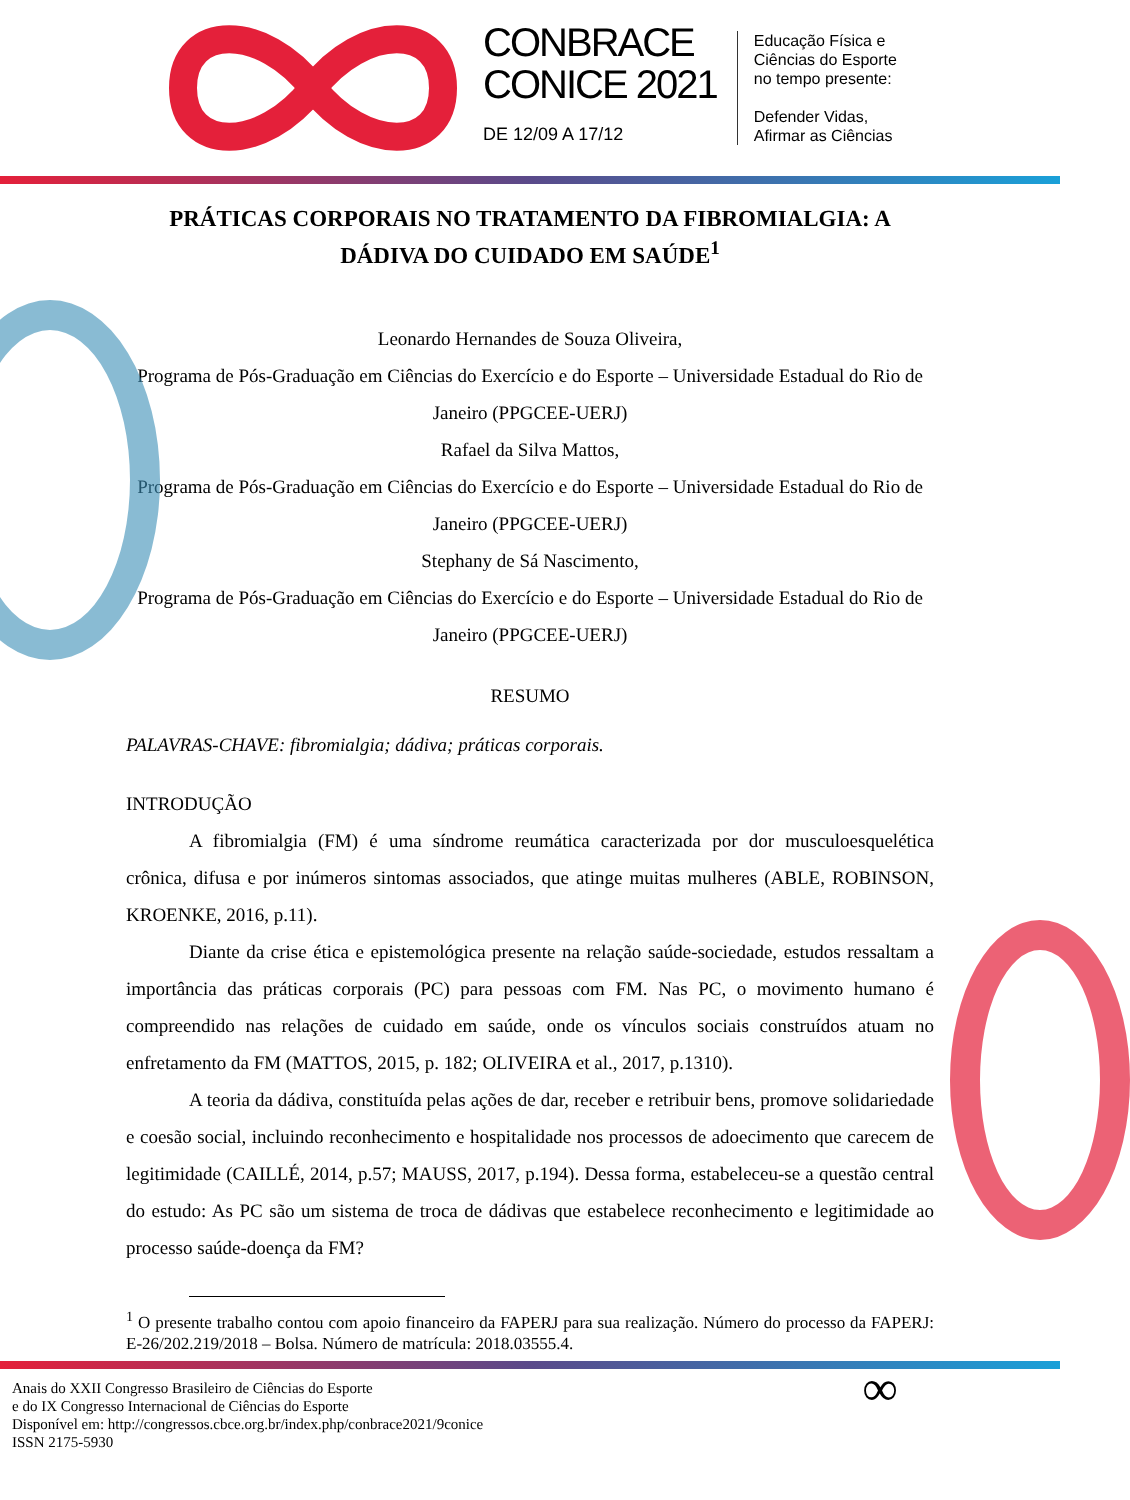CONBRACE
CONICE 2021
DE 12/09 A 17/12
Educação Física e
Ciências do Esporte
no tempo presente:
Defender Vidas,
Afirmar as Ciências
PRÁTICAS CORPORAIS NO TRATAMENTO DA FIBROMIALGIA: A DÁDIVA DO CUIDADO EM SAÚDE<sup>1</sup>
Leonardo Hernandes de Souza Oliveira,
Programa de Pós-Graduação em Ciências do Exercício e do Esporte – Universidade Estadual do Rio de Janeiro (PPGCEE-UERJ)
Rafael da Silva Mattos,
Programa de Pós-Graduação em Ciências do Exercício e do Esporte – Universidade Estadual do Rio de Janeiro (PPGCEE-UERJ)
Stephany de Sá Nascimento,
Programa de Pós-Graduação em Ciências do Exercício e do Esporte – Universidade Estadual do Rio de Janeiro (PPGCEE-UERJ)
RESUMO
PALAVRAS-CHAVE: fibromialgia; dádiva; práticas corporais.
INTRODUÇÃO
A fibromialgia (FM) é uma síndrome reumática caracterizada por dor musculoesquelética crônica, difusa e por inúmeros sintomas associados, que atinge muitas mulheres (ABLE, ROBINSON, KROENKE, 2016, p.11).
Diante da crise ética e epistemológica presente na relação saúde-sociedade, estudos ressaltam a importância das práticas corporais (PC) para pessoas com FM. Nas PC, o movimento humano é compreendido nas relações de cuidado em saúde, onde os vínculos sociais construídos atuam no enfretamento da FM (MATTOS, 2015, p. 182; OLIVEIRA et al., 2017, p.1310).
A teoria da dádiva, constituída pelas ações de dar, receber e retribuir bens, promove solidariedade e coesão social, incluindo reconhecimento e hospitalidade nos processos de adoecimento que carecem de legitimidade (CAILLÉ, 2014, p.57; MAUSS, 2017, p.194). Dessa forma, estabeleceu-se a questão central do estudo: As PC são um sistema de troca de dádivas que estabelece reconhecimento e legitimidade ao processo saúde-doença da FM?
<sup>1</sup> O presente trabalho contou com apoio financeiro da FAPERJ para sua realização. Número do processo da FAPERJ: E-26/202.219/2018 – Bolsa. Número de matrícula: 2018.03555.4.
Anais do XXII Congresso Brasileiro de Ciências do Esporte
e do IX Congresso Internacional de Ciências do Esporte
Disponível em: http://congressos.cbce.org.br/index.php/conbrace2021/9conice
ISSN 2175-5930
∞